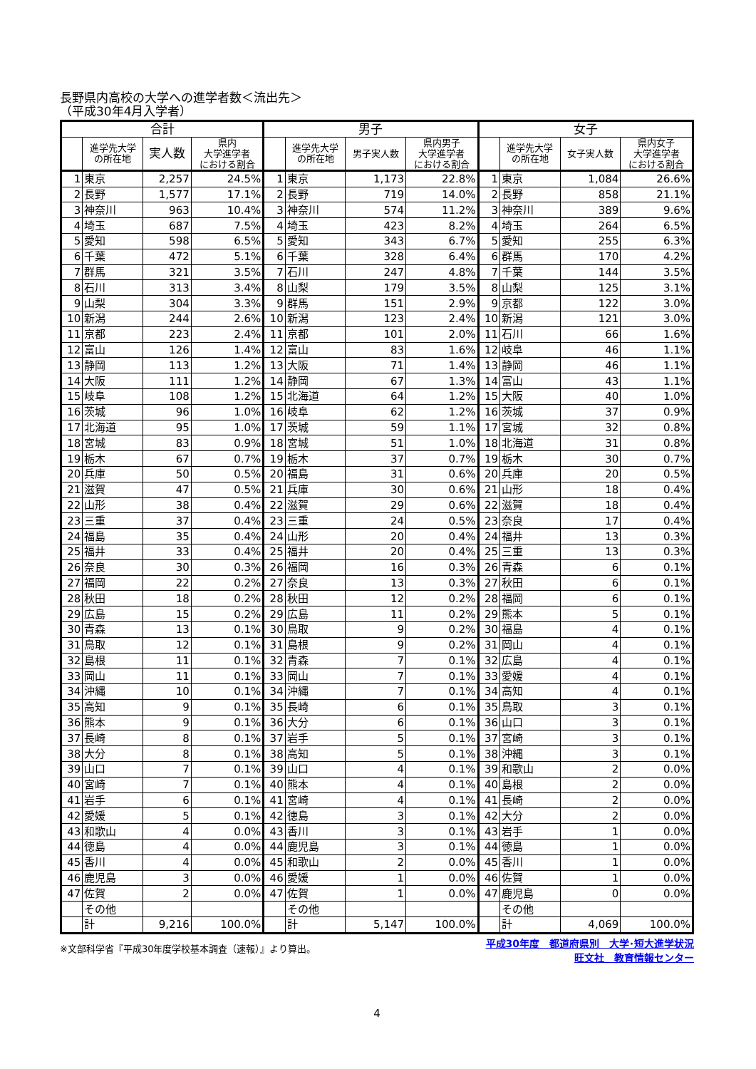長野県内高校の大学への進学者数＜流出先＞
（平成30年4月入学者）
| 合計 | | | | 男子 | | | | 女子 | | | |
| --- | --- | --- | --- | --- | --- | --- | --- | --- | --- | --- | --- |
| | 進学先大学 の所在地 | 実人数 | 県内 大学進学者 における割合 | | 進学先大学 の所在地 | 男子実人数 | 県内男子 大学進学者 における割合 | | 進学先大学 の所在地 | 女子実人数 | 県内女子 大学進学者 における割合 |
| 1 | 東京 | 2,257 | 24.5% | 1 | 東京 | 1,173 | 22.8% | 1 | 東京 | 1,084 | 26.6% |
| 2 | 長野 | 1,577 | 17.1% | 2 | 長野 | 719 | 14.0% | 2 | 長野 | 858 | 21.1% |
| 3 | 神奈川 | 963 | 10.4% | 3 | 神奈川 | 574 | 11.2% | 3 | 神奈川 | 389 | 9.6% |
| 4 | 埼玉 | 687 | 7.5% | 4 | 埼玉 | 423 | 8.2% | 4 | 埼玉 | 264 | 6.5% |
| 5 | 愛知 | 598 | 6.5% | 5 | 愛知 | 343 | 6.7% | 5 | 愛知 | 255 | 6.3% |
| 6 | 千葉 | 472 | 5.1% | 6 | 千葉 | 328 | 6.4% | 6 | 群馬 | 170 | 4.2% |
| 7 | 群馬 | 321 | 3.5% | 7 | 石川 | 247 | 4.8% | 7 | 千葉 | 144 | 3.5% |
| 8 | 石川 | 313 | 3.4% | 8 | 山梨 | 179 | 3.5% | 8 | 山梨 | 125 | 3.1% |
| 9 | 山梨 | 304 | 3.3% | 9 | 群馬 | 151 | 2.9% | 9 | 京都 | 122 | 3.0% |
| 10 | 新潟 | 244 | 2.6% | 10 | 新潟 | 123 | 2.4% | 10 | 新潟 | 121 | 3.0% |
| 11 | 京都 | 223 | 2.4% | 11 | 京都 | 101 | 2.0% | 11 | 石川 | 66 | 1.6% |
| 12 | 富山 | 126 | 1.4% | 12 | 富山 | 83 | 1.6% | 12 | 岐阜 | 46 | 1.1% |
| 13 | 静岡 | 113 | 1.2% | 13 | 大阪 | 71 | 1.4% | 13 | 静岡 | 46 | 1.1% |
| 14 | 大阪 | 111 | 1.2% | 14 | 静岡 | 67 | 1.3% | 14 | 富山 | 43 | 1.1% |
| 15 | 岐阜 | 108 | 1.2% | 15 | 北海道 | 64 | 1.2% | 15 | 大阪 | 40 | 1.0% |
| 16 | 茨城 | 96 | 1.0% | 16 | 岐阜 | 62 | 1.2% | 16 | 茨城 | 37 | 0.9% |
| 17 | 北海道 | 95 | 1.0% | 17 | 茨城 | 59 | 1.1% | 17 | 宮城 | 32 | 0.8% |
| 18 | 宮城 | 83 | 0.9% | 18 | 宮城 | 51 | 1.0% | 18 | 北海道 | 31 | 0.8% |
| 19 | 栃木 | 67 | 0.7% | 19 | 栃木 | 37 | 0.7% | 19 | 栃木 | 30 | 0.7% |
| 20 | 兵庫 | 50 | 0.5% | 20 | 福島 | 31 | 0.6% | 20 | 兵庫 | 20 | 0.5% |
| 21 | 滋賀 | 47 | 0.5% | 21 | 兵庫 | 30 | 0.6% | 21 | 山形 | 18 | 0.4% |
| 22 | 山形 | 38 | 0.4% | 22 | 滋賀 | 29 | 0.6% | 22 | 滋賀 | 18 | 0.4% |
| 23 | 三重 | 37 | 0.4% | 23 | 三重 | 24 | 0.5% | 23 | 奈良 | 17 | 0.4% |
| 24 | 福島 | 35 | 0.4% | 24 | 山形 | 20 | 0.4% | 24 | 福井 | 13 | 0.3% |
| 25 | 福井 | 33 | 0.4% | 25 | 福井 | 20 | 0.4% | 25 | 三重 | 13 | 0.3% |
| 26 | 奈良 | 30 | 0.3% | 26 | 福岡 | 16 | 0.3% | 26 | 青森 | 6 | 0.1% |
| 27 | 福岡 | 22 | 0.2% | 27 | 奈良 | 13 | 0.3% | 27 | 秋田 | 6 | 0.1% |
| 28 | 秋田 | 18 | 0.2% | 28 | 秋田 | 12 | 0.2% | 28 | 福岡 | 6 | 0.1% |
| 29 | 広島 | 15 | 0.2% | 29 | 広島 | 11 | 0.2% | 29 | 熊本 | 5 | 0.1% |
| 30 | 青森 | 13 | 0.1% | 30 | 鳥取 | 9 | 0.2% | 30 | 福島 | 4 | 0.1% |
| 31 | 鳥取 | 12 | 0.1% | 31 | 島根 | 9 | 0.2% | 31 | 岡山 | 4 | 0.1% |
| 32 | 島根 | 11 | 0.1% | 32 | 青森 | 7 | 0.1% | 32 | 広島 | 4 | 0.1% |
| 33 | 岡山 | 11 | 0.1% | 33 | 岡山 | 7 | 0.1% | 33 | 愛媛 | 4 | 0.1% |
| 34 | 沖縄 | 10 | 0.1% | 34 | 沖縄 | 7 | 0.1% | 34 | 高知 | 4 | 0.1% |
| 35 | 高知 | 9 | 0.1% | 35 | 長崎 | 6 | 0.1% | 35 | 鳥取 | 3 | 0.1% |
| 36 | 熊本 | 9 | 0.1% | 36 | 大分 | 6 | 0.1% | 36 | 山口 | 3 | 0.1% |
| 37 | 長崎 | 8 | 0.1% | 37 | 岩手 | 5 | 0.1% | 37 | 宮崎 | 3 | 0.1% |
| 38 | 大分 | 8 | 0.1% | 38 | 高知 | 5 | 0.1% | 38 | 沖縄 | 3 | 0.1% |
| 39 | 山口 | 7 | 0.1% | 39 | 山口 | 4 | 0.1% | 39 | 和歌山 | 2 | 0.0% |
| 40 | 宮崎 | 7 | 0.1% | 40 | 熊本 | 4 | 0.1% | 40 | 島根 | 2 | 0.0% |
| 41 | 岩手 | 6 | 0.1% | 41 | 宮崎 | 4 | 0.1% | 41 | 長崎 | 2 | 0.0% |
| 42 | 愛媛 | 5 | 0.1% | 42 | 徳島 | 3 | 0.1% | 42 | 大分 | 2 | 0.0% |
| 43 | 和歌山 | 4 | 0.0% | 43 | 香川 | 3 | 0.1% | 43 | 岩手 | 1 | 0.0% |
| 44 | 徳島 | 4 | 0.0% | 44 | 鹿児島 | 3 | 0.1% | 44 | 徳島 | 1 | 0.0% |
| 45 | 香川 | 4 | 0.0% | 45 | 和歌山 | 2 | 0.0% | 45 | 香川 | 1 | 0.0% |
| 46 | 鹿児島 | 3 | 0.0% | 46 | 愛媛 | 1 | 0.0% | 46 | 佐賀 | 1 | 0.0% |
| 47 | 佐賀 | 2 | 0.0% | 47 | 佐賀 | 1 | 0.0% | 47 | 鹿児島 | 0 | 0.0% |
| | その他 | | | | その他 | | | | その他 | | |
| | 計 | 9,216 | 100.0% | | 計 | 5,147 | 100.0% | | 計 | 4,069 | 100.0% |
※文部科学省『平成30年度学校基本調査（速報）』より算出。
平成30年度　都道府県別　大学･短大進学状況
旺文社　教育情報センター
4